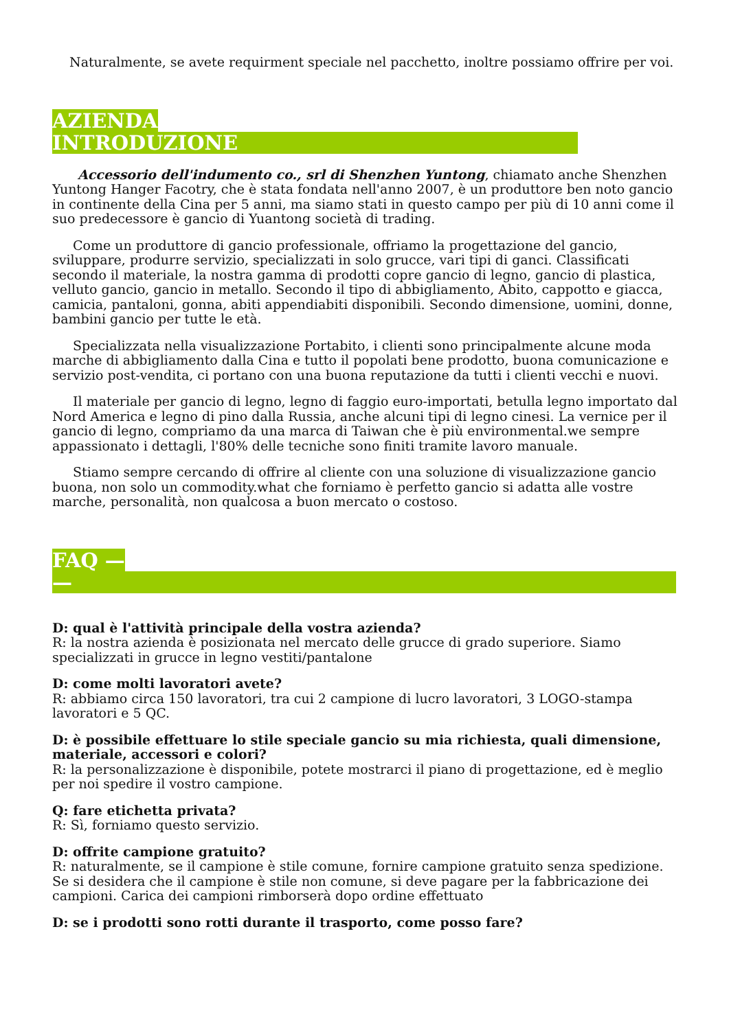Naturalmente, se avete requirment speciale nel pacchetto, inoltre possiamo offrire per voi.
AZIENDA
INTRODUZIONE
Accessorio dell'indumento co., srl di Shenzhen Yuntong, chiamato anche Shenzhen Yuntong Hanger Facotry, che è stata fondata nell'anno 2007, è un produttore ben noto gancio in continente della Cina per 5 anni, ma siamo stati in questo campo per più di 10 anni come il suo predecessore è gancio di Yuantong società di trading.
Come un produttore di gancio professionale, offriamo la progettazione del gancio, sviluppare, produrre servizio, specializzati in solo grucce, vari tipi di ganci. Classificati secondo il materiale, la nostra gamma di prodotti copre gancio di legno, gancio di plastica, velluto gancio, gancio in metallo. Secondo il tipo di abbigliamento, Abito, cappotto e giacca, camicia, pantaloni, gonna, abiti appendiabiti disponibili. Secondo dimensione, uomini, donne, bambini gancio per tutte le età.
Specializzata nella visualizzazione Portabito, i clienti sono principalmente alcune moda marche di abbigliamento dalla Cina e tutto il popolati bene prodotto, buona comunicazione e servizio post-vendita, ci portano con una buona reputazione da tutti i clienti vecchi e nuovi.
Il materiale per gancio di legno, legno di faggio euro-importati, betulla legno importato dal Nord America e legno di pino dalla Russia, anche alcuni tipi di legno cinesi. La vernice per il gancio di legno, compriamo da una marca di Taiwan che è più environmental.we sempre appassionato i dettagli, l'80% delle tecniche sono finiti tramite lavoro manuale.
Stiamo sempre cercando di offrire al cliente con una soluzione di visualizzazione gancio buona, non solo un commodity.what che forniamo è perfetto gancio si adatta alle vostre marche, personalità, non qualcosa a buon mercato o costoso.
FAQ —
—
D: qual è l'attività principale della vostra azienda?
R: la nostra azienda è posizionata nel mercato delle grucce di grado superiore. Siamo specializzati in grucce in legno vestiti/pantalone
D: come molti lavoratori avete?
R: abbiamo circa 150 lavoratori, tra cui 2 campione di lucro lavoratori, 3 LOGO-stampa lavoratori e 5 QC.
D: è possibile effettuare lo stile speciale gancio su mia richiesta, quali dimensione, materiale, accessori e colori?
R: la personalizzazione è disponibile, potete mostrarci il piano di progettazione, ed è meglio per noi spedire il vostro campione.
Q: fare etichetta privata?
R: Sì, forniamo questo servizio.
D: offrite campione gratuito?
R: naturalmente, se il campione è stile comune, fornire campione gratuito senza spedizione. Se si desidera che il campione è stile non comune, si deve pagare per la fabbricazione dei campioni. Carica dei campioni rimborserà dopo ordine effettuato
D: se i prodotti sono rotti durante il trasporto, come posso fare?